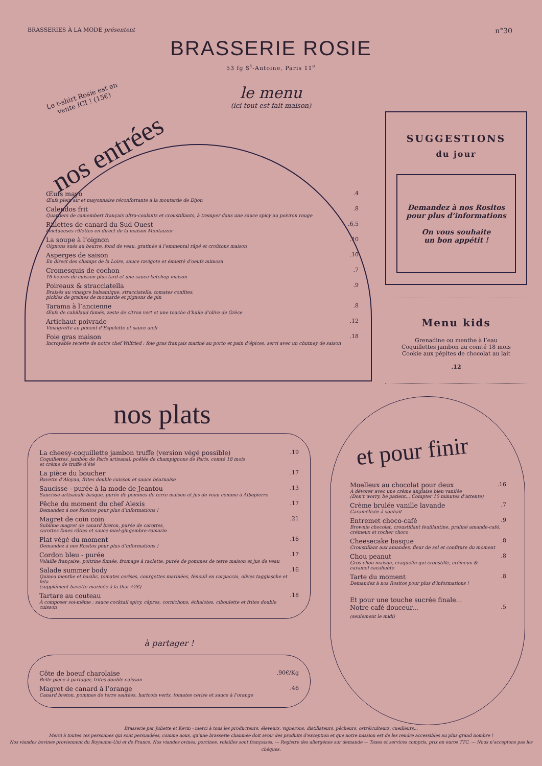BRASSERIES À LA MODE présentent n°30
BRASSERIE ROSIE
53 fg S<sup>t</sup>-Antoine, Paris 11<sup>e</sup>
le menu
(ici tout est fait maison)
Le t-shirt Rosie est en
vente ICI ! (15€)
nos entrées
Œufs mayo
Œufs plein air et mayonnaise réconfortante à la moutarde de Dijon
.4
Calendos frit
Quartiers de camembert français ultra-coulants et croustillants, à tremper dans une sauce spicy au poivron rouge
.8
Rillettes de canard du Sud Ouest
Onctueuses rillettes en direct de la maison Montauzer
.6,5
La soupe à l’oignon
Oignons sués au beurre, fond de veau, gratinée à l’emmental râpé et croûtons maison
.10
Asperges de saison
En direct des champs de la Loire, sauce ravigote et émietté d’oeufs mimosa
.10
Cromesquis de cochon
16 heures de cuisson plus tard et une sauce ketchup maison
.7
Poireaux & stracciatella
Braisés au vinaigre balsamique, stracciatella, tomates confites,
pickles de graines de moutarde et pignons de pin
.9
Tarama à l’ancienne
Œufs de cabillaud fumés, zeste de citron vert et une touche d’huile d’olive de Grèce
.8
Artichaut poivrade
Vinaigrette au piment d’Espelette et sauce aïoli
.12
Foie gras maison
Incroyable recette de notre chef Wilfried : foie gras français mariné au porto et pain d’épices, servi avec un chutney de saison
.18
SUGGESTIONS
du jour
Demandez à nos Rositos pour plus d’informations
On vous souhaite
un bon appétit !
Menu kids
Grenadine ou menthe à l’eau
Coquillettes jambon au comté 18 mois
Cookie aux pépites de chocolat au lait
.12
nos plats
La cheesy-coquillette jambon truffe (version végé possible)
Coquillettes, jambon de Paris artisanal, poêlée de champignons de Paris, comté 18 mois
et crème de truffe d’été
.19
La pièce du boucher
Bavette d’Aloyau, frites double cuisson et sauce béarnaise
.17
Saucisse - purée à la mode de Jeantou
Saucisse artisanale basque, purée de pommes de terre maison et jus de veau comme à Albepierre
.13
Pêche du moment du chef Alexis
Demandez à nos Rositos pour plus d’informations !
.17
Magret de coin coin
Sublime magret de canard breton, purée de carottes,
carottes fanes rôties et sauce miel-gingembre-romarin
.21
Plat végé du moment
Demandez à nos Rositos pour plus d’informations !
.16
Cordon bleu - purée
Volaille française, poitrine fumée, fromage à raclette, purée de pommes de terre maison et jus de veau
.17
Salade summer body
Quinoa menthe et basilic, tomates cerises, courgettes marinées, fenouil en carpaccio, olives taggiasche et feta
(supplément bavette marinée à la thaï +2€)
.16
Tartare au couteau
À composer soi-même : sauce cocktail spicy, câpres, cornichons, échalotes, ciboulette et frites double cuisson
.18
à partager !
Côte de boeuf charolaise
Belle pièce à partager, frites double cuisson
.90€/Kg
Magret de canard à l’orange
Canard breton, pommes de terre sautées, haricots verts, tomates cerise et sauce à l’orange
.46
et pour finir
Moelleux au chocolat pour deux
À dévorer avec une crème anglaise bien vanilée
(Don’t worry, be patient... Compter 10 minutes d’attente)
.16
Crème brulée vanille lavande
Caramélisée à souhait
.7
Entremet choco-café
Brownie chocolat, croustillant feuillantine, praliné amande-café,
crémeux et rocher choco
.9
Cheesecake basque
Croustillant aux amandes, fleur de sel et confiture du moment
.8
Chou peanut
Gros chou maison, craquelin qui croustille, crémeux &
caramel cacahuète
.8
Tarte du moment
Demandez à nos Rositos pour plus d’informations !
.8
Et pour une touche sucrée finale...
Notre café douceur... .5
(seulement le midi)
Brasserie par Juliette et Kevin - merci à tous les producteurs, éleveurs, vignerons, distillateurs, pêcheurs, ostréiculteurs, cueilleurs...
Merci à toutes ces personnes qui sont persuadées, comme nous, qu’une brasserie chanmée doit avoir des produits d’exception et que notre mission est de les rendre accessibles au plus grand nombre !
Nos viandes bovines proviennent du Royaume-Uni et de France. Nos viandes ovines, porcines, volailles sont françaises. — Registre des allergènes sur demande — Taxes et services compris, prix en euros TTC. — Nous n’acceptons pas les chèques.